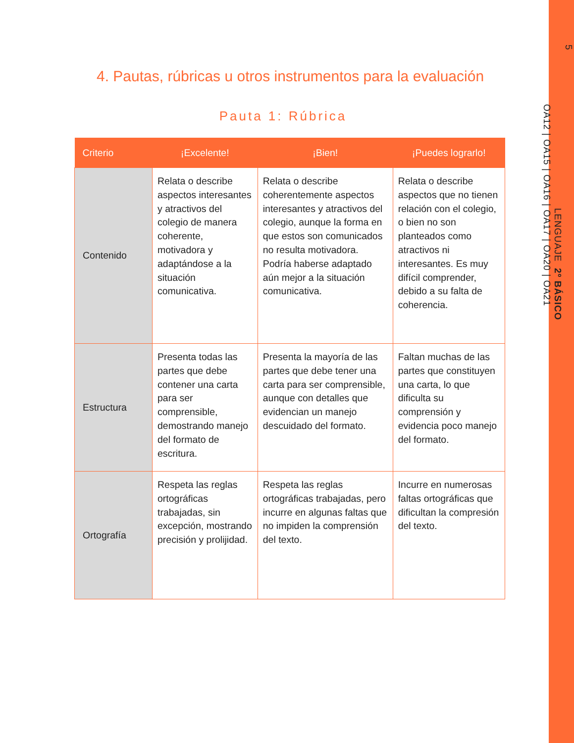5
LENGUAJE 2º BÁSICO
OA12 | OA15 | OA16 | OA17 | OA20 | OA21
4. Pautas, rúbricas u otros instrumentos para la evaluación
Pauta 1: Rúbrica
| Criterio | ¡Excelente! | ¡Bien! | ¡Puedes lograrlo! |
| --- | --- | --- | --- |
| Contenido | Relata o describe aspectos interesantes y atractivos del colegio de manera coherente, motivadora y adaptándose a la situación comunicativa. | Relata o describe coherentemente aspectos interesantes y atractivos del colegio, aunque la forma en que estos son comunicados no resulta motivadora. Podría haberse adaptado aún mejor a la situación comunicativa. | Relata o describe aspectos que no tienen relación con el colegio, o bien no son planteados como atractivos ni interesantes. Es muy difícil comprender, debido a su falta de coherencia. |
| Estructura | Presenta todas las partes que debe contener una carta para ser comprensible, demostrando manejo del formato de escritura. | Presenta la mayoría de las partes que debe tener una carta para ser comprensible, aunque con detalles que evidencian un manejo descuidado del formato. | Faltan muchas de las partes que constituyen una carta, lo que dificulta su comprensión y evidencia poco manejo del formato. |
| Ortografía | Respeta las reglas ortográficas trabajadas, sin excepción, mostrando precisión y prolijidad. | Respeta las reglas ortográficas trabajadas, pero incurre en algunas faltas que no impiden la comprensión del texto. | Incurre en numerosas faltas ortográficas que dificultan la compresión del texto. |